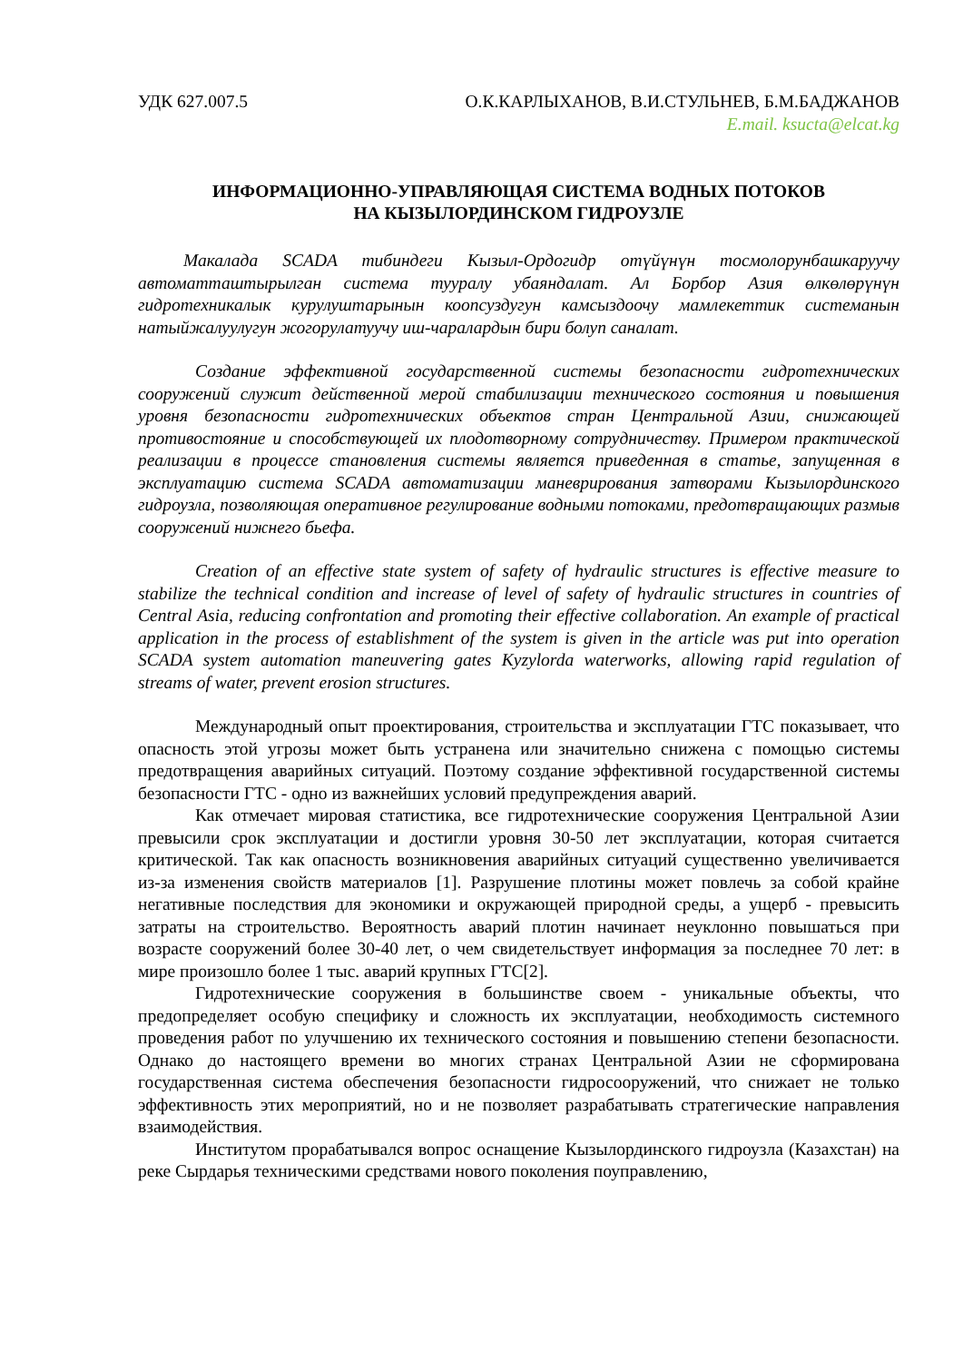УДК 627.007.5 О.К.КАРЛЫХАНОВ, В.И.СТУЛЬНЕВ, Б.М.БАДЖАНОВ
E.mail. ksucta@elcat.kg
ИНФОРМАЦИОННО-УПРАВЛЯЮЩАЯ СИСТЕМА ВОДНЫХ ПОТОКОВ
НА КЫЗЫЛОРДИНСКОМ ГИДРОУЗЛЕ
Макалада SCADA тибиндеги Кызыл-Ордогидр отүйүнүн тосмолорунбашкаруучу автоматташтырылган система тууралу убаяндалат. Ал Борбор Азия өлкөлөрүнүн гидротехникалык курулуштарынын коопсуздугун камсыздоочу мамлекеттик системанын натыйжалуулугун жогорулатуучу иш-чаралардын бири болуп саналат.
Создание эффективной государственной системы безопасности гидротехнических сооружений служит действенной мерой стабилизации технического состояния и повышения уровня безопасности гидротехнических объектов стран Центральной Азии, снижающей противостояние и способствующей их плодотворному сотрудничеству. Примером практической реализации в процессе становления системы является приведенная в статье, запущенная в эксплуатацию система SCADA автоматизации маневрирования затворами Кызылординского гидроузла, позволяющая оперативное регулирование водными потоками, предотвращающих размыв сооружений нижнего бьефа.
Creation of an effective state system of safety of hydraulic structures is effective measure to stabilize the technical condition and increase of level of safety of hydraulic structures in countries of Central Asia, reducing confrontation and promoting their effective collaboration. An example of practical application in the process of establishment of the system is given in the article was put into operation SCADA system automation maneuvering gates Kyzylorda waterworks, allowing rapid regulation of streams of water, prevent erosion structures.
Международный опыт проектирования, строительства и эксплуатации ГТС показывает, что опасность этой угрозы может быть устранена или значительно снижена с помощью системы предотвращения аварийных ситуаций. Поэтому создание эффективной государственной системы безопасности ГТС - одно из важнейших условий предупреждения аварий.
Как отмечает мировая статистика, все гидротехнические сооружения Центральной Азии превысили срок эксплуатации и достигли уровня 30-50 лет эксплуатации, которая считается критической. Так как опасность возникновения аварийных ситуаций существенно увеличивается из-за изменения свойств материалов [1]. Разрушение плотины может повлечь за собой крайне негативные последствия для экономики и окружающей природной среды, а ущерб - превысить затраты на строительство. Вероятность аварий плотин начинает неуклонно повышаться при возрасте сооружений более 30-40 лет, о чем свидетельствует информация за последнее 70 лет: в мире произошло более 1 тыс. аварий крупных ГТС[2].
Гидротехнические сооружения в большинстве своем - уникальные объекты, что предопределяет особую специфику и сложность их эксплуатации, необходимость системного проведения работ по улучшению их технического состояния и повышению степени безопасности. Однако до настоящего времени во многих странах Центральной Азии не сформирована государственная система обеспечения безопасности гидросооружений, что снижает не только эффективность этих мероприятий, но и не позволяет разрабатывать стратегические направления взаимодействия.
Институтом прорабатывался вопрос оснащение Кызылординского гидроузла (Казахстан) на реке Сырдарья техническими средствами нового поколения поуправлению,